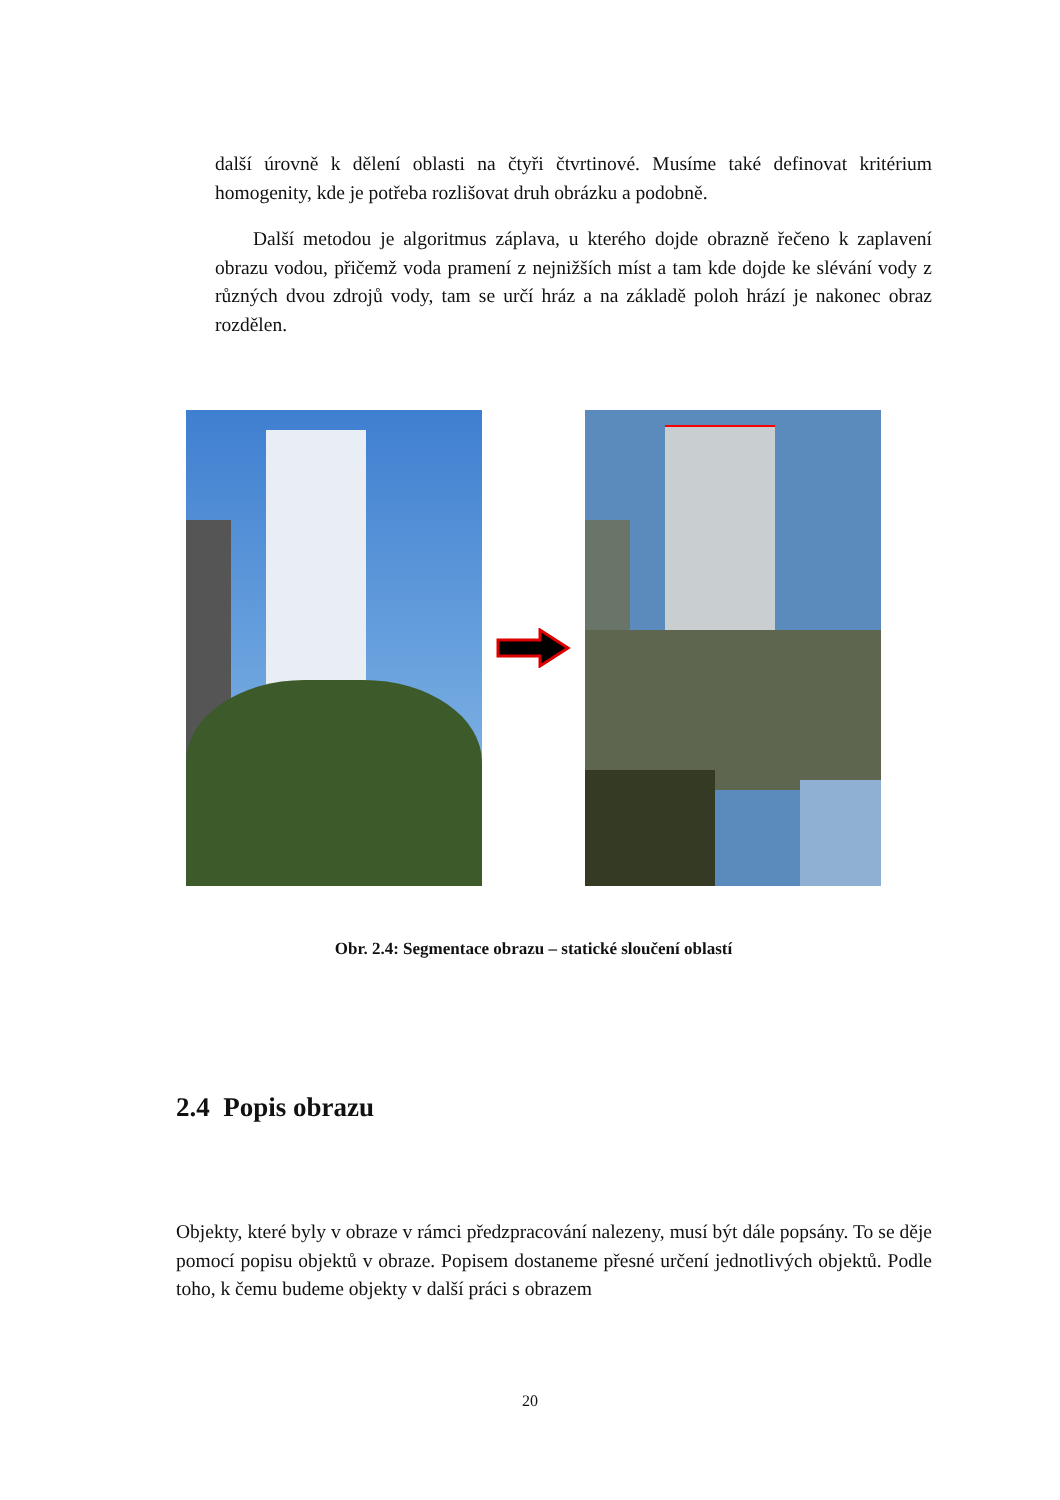další úrovně k dělení oblasti na čtyři čtvrtinové. Musíme také definovat kritérium homogenity, kde je potřeba rozlišovat druh obrázku a podobně.
Další metodou je algoritmus záplava, u kterého dojde obrazně řečeno k zaplavení obrazu vodou, přičemž voda pramení z nejnižších míst a tam kde dojde ke slévání vody z různých dvou zdrojů vody, tam se určí hráz a na základě poloh hrází je nakonec obraz rozdělen.
Obr. 2.4: Segmentace obrazu – statické sloučení oblastí
2.4 Popis obrazu
Objekty, které byly v obraze v rámci předzpracování nalezeny, musí být dále popsány. To se děje pomocí popisu objektů v obraze. Popisem dostaneme přesné určení jednotlivých objektů. Podle toho, k čemu budeme objekty v další práci s obrazem
20